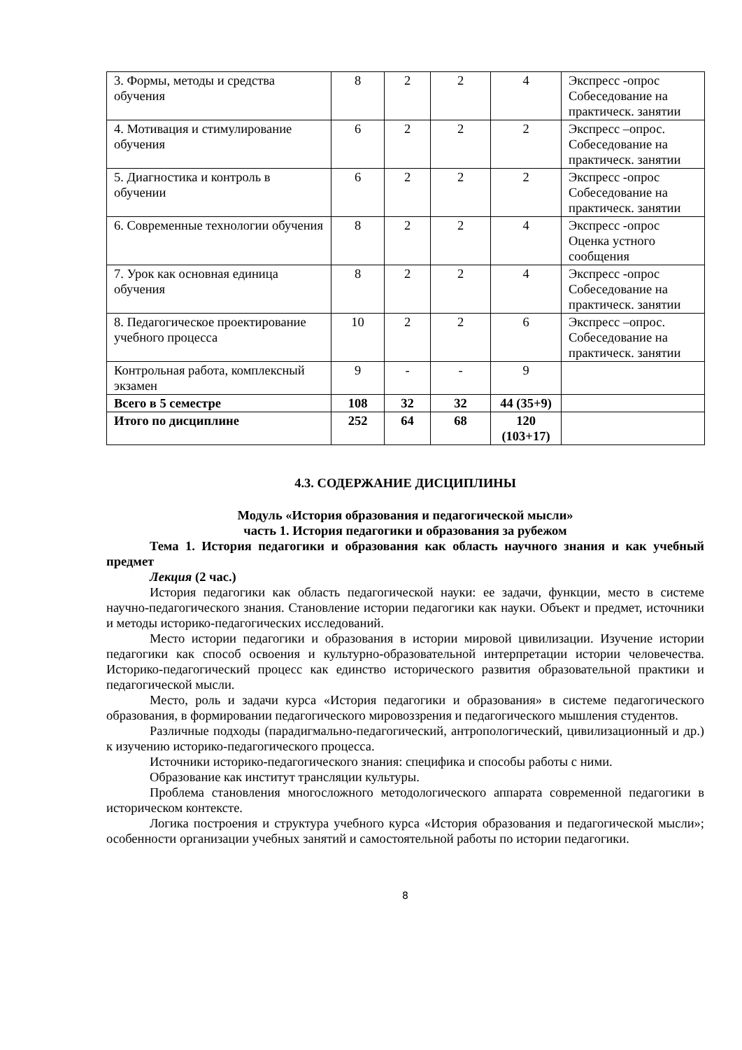| 3. Формы, методы и средства обучения | 8 | 2 | 2 | 4 | Экспресс -опрос Собеседование на практическ. занятии |
| 4. Мотивация и стимулирование обучения | 6 | 2 | 2 | 2 | Экспресс –опрос. Собеседование на практическ. занятии |
| 5. Диагностика и контроль в обучении | 6 | 2 | 2 | 2 | Экспресс -опрос Собеседование на практическ. занятии |
| 6. Современные технологии обучения | 8 | 2 | 2 | 4 | Экспресс -опрос Оценка устного сообщения |
| 7. Урок как основная единица обучения | 8 | 2 | 2 | 4 | Экспресс -опрос Собеседование на практическ. занятии |
| 8. Педагогическое проектирование учебного процесса | 10 | 2 | 2 | 6 | Экспресс –опрос. Собеседование на практическ. занятии |
| Контрольная работа, комплексный экзамен | 9 | - | - | 9 | |
| Всего в 5 семестре | 108 | 32 | 32 | 44 (35+9) | |
| Итого по дисциплине | 252 | 64 | 68 | 120 (103+17) | |
4.3. СОДЕРЖАНИЕ ДИСЦИПЛИНЫ
Модуль «История образования и педагогической мысли»
часть 1. История педагогики и образования за рубежом
Тема 1. История педагогики и образования как область научного знания и как учебный предмет
Лекция (2 час.)
История педагогики как область педагогической науки: ее задачи, функции, место в системе научно-педагогического знания. Становление истории педагогики как науки. Объект и предмет, источники и методы историко-педагогических исследований.
Место истории педагогики и образования в истории мировой цивилизации. Изучение истории педагогики как способ освоения и культурно-образовательной интерпретации истории человечества. Историко-педагогический процесс как единство исторического развития образовательной практики и педагогической мысли.
Место, роль и задачи курса «История педагогики и образования» в системе педагогического образования, в формировании педагогического мировоззрения и педагогического мышления студентов.
Различные подходы (парадигмально-педагогический, антропологический, цивилизационный и др.) к изучению историко-педагогического процесса.
Источники историко-педагогического знания: специфика и способы работы с ними.
Образование как институт трансляции культуры.
Проблема становления многосложного методологического аппарата современной педагогики в историческом контексте.
Логика построения и структура учебного курса «История образования и педагогической мысли»; особенности организации учебных занятий и самостоятельной работы по истории педагогики.
8